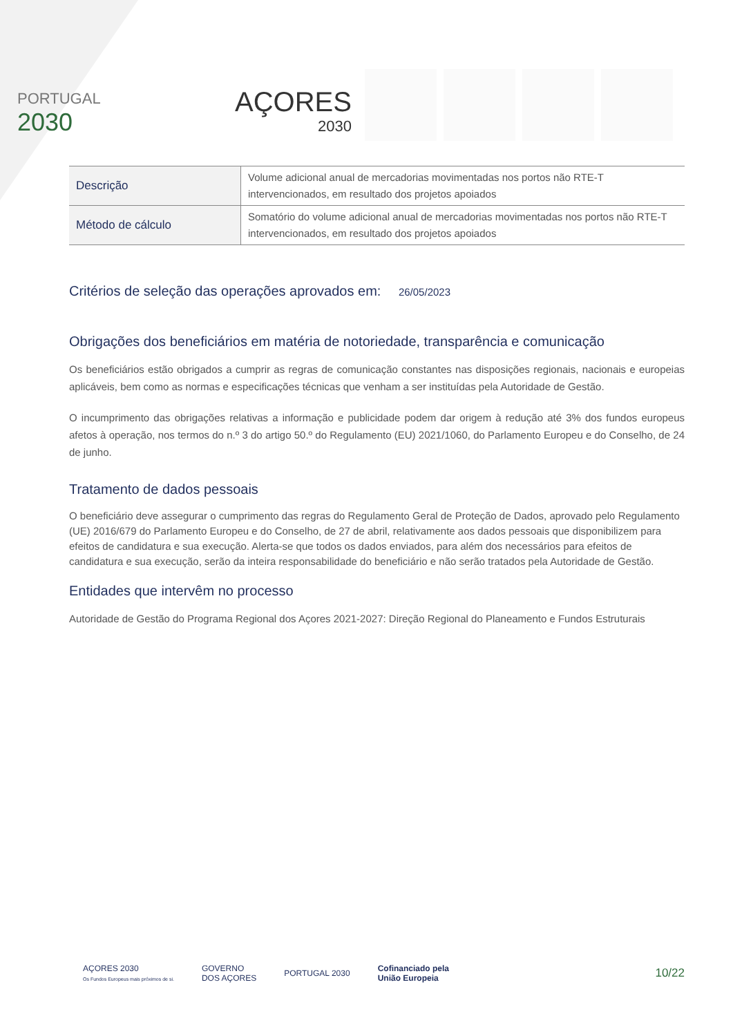PORTUGAL
2030
AÇORES
2030
| Descrição | Volume adicional anual de mercadorias movimentadas nos portos não RTE-T intervencionados, em resultado dos projetos apoiados |
| Método de cálculo | Somatório do volume adicional anual de mercadorias movimentadas nos portos não RTE-T intervencionados, em resultado dos projetos apoiados |
Critérios de seleção das operações aprovados em: 26/05/2023
Obrigações dos beneficiários em matéria de notoriedade, transparência e comunicação
Os beneficiários estão obrigados a cumprir as regras de comunicação constantes nas disposições regionais, nacionais e europeias aplicáveis, bem como as normas e especificações técnicas que venham a ser instituídas pela Autoridade de Gestão.
O incumprimento das obrigações relativas a informação e publicidade podem dar origem à redução até 3% dos fundos europeus afetos à operação, nos termos do n.º 3 do artigo 50.º do Regulamento (EU) 2021/1060, do Parlamento Europeu e do Conselho, de 24 de junho.
Tratamento de dados pessoais
O beneficiário deve assegurar o cumprimento das regras do Regulamento Geral de Proteção de Dados, aprovado pelo Regulamento (UE) 2016/679 do Parlamento Europeu e do Conselho, de 27 de abril, relativamente aos dados pessoais que disponibilizem para efeitos de candidatura e sua execução. Alerta-se que todos os dados enviados, para além dos necessários para efeitos de candidatura e sua execução, serão da inteira responsabilidade do beneficiário e não serão tratados pela Autoridade de Gestão.
Entidades que intervêm no processo
Autoridade de Gestão do Programa Regional dos Açores 2021-2027: Direção Regional do Planeamento e Fundos Estruturais
AÇORES 2030
Os Fundos Europeus mais próximos de si.
GOVERNO
DOS AÇORES
PORTUGAL 2030
Cofinanciado pela
União Europeia
10/22